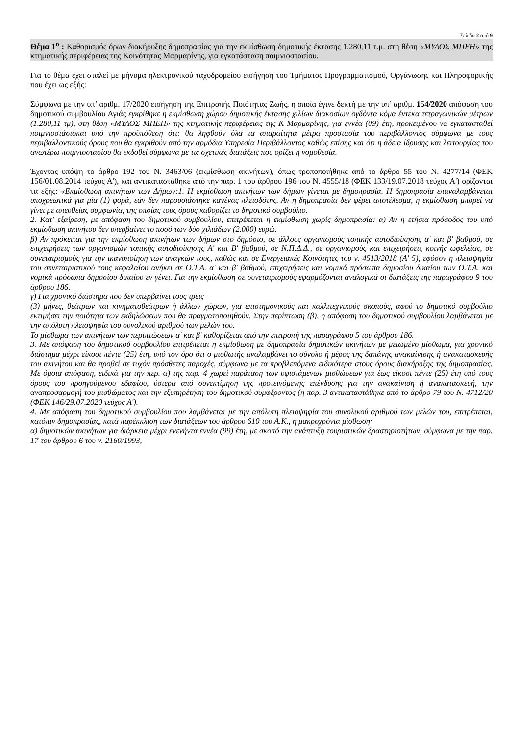Σελίδα 2 από 9
Θέμα 1<sup>ο</sup> : Καθορισμός όρων διακήρυξης δημοπρασίας για την εκμίσθωση δημοτικής έκτασης 1.280,11 τ.μ. στη θέση «ΜΥΛΟΣ ΜΠΕΗ» της κτηματικής περιφέρειας της Κοινότητας Μαρμαρίνης, για εγκατάσταση ποιμνιοστασίου.
Για το θέμα έχει σταλεί με μήνυμα ηλεκτρονικού ταχυδρομείου εισήγηση του Τμήματος Προγραμματισμού, Οργάνωσης και Πληροφορικής που έχει ως εξής:
Σύμφωνα με την υπ’ αριθμ. 17/2020 εισήγηση της Επιτροπής Ποιότητας Ζωής, η οποία έγινε δεκτή με την υπ’ αριθμ. 154/2020 απόφαση του δημοτικού συμβουλίου Αγιάς εγκρίθηκε η εκμίσθωση χώρου δημοτικής έκτασης χιλίων διακοσίων ογδόντα κόμα έντεκα τετραγωνικών μέτρων (1.280,11 τμ), στη θέση «ΜΥΛΟΣ ΜΠΕΗ» της κτηματικής περιφέρειας της Κ Μαρμαρίνης, για εννέα (09) έτη, προκειμένου να εγκατασταθεί ποιμνιοστάσιοκαι υπό την προϋπόθεση ότι: θα ληφθούν όλα τα απαραίτητα μέτρα προστασία του περιβάλλοντος σύμφωνα με τους περιβαλλοντικούς όρους που θα εγκριθούν από την αρμόδια Υπηρεσία Περιβάλλοντος καθώς επίσης και ότι η άδεια ίδρυσης και λειτουργίας του ανωτέρω ποιμνιοστασίου θα εκδοθεί σύμφωνα με τις σχετικές διατάξεις που ορίζει η νομοθεσία.
Έχοντας υπόψη το άρθρο 192 του Ν. 3463/06 (εκμίσθωση ακινήτων), όπως τροποποιήθηκε από το άρθρο 55 του Ν. 4277/14 (ΦΕΚ 156/01.08.2014 τεύχος Α'), και αντικαταστάθηκε από την παρ. 1 του άρθρου 196 του Ν. 4555/18 (ΦΕΚ 133/19.07.2018 τεύχος Α') ορίζονται τα εξής: «Εκμίσθωση ακινήτων των Δήμων:1. Η εκμίσθωση ακινήτων των δήμων γίνεται με δημοπρασία. Η δημοπρασία επαναλαμβάνεται υποχρεωτικά για μία (1) φορά, εάν δεν παρουσιάστηκε κανένας πλειοδότης. Αν η δημοπρασία δεν φέρει αποτέλεσμα, η εκμίσθωση μπορεί να γίνει με απευθείας συμφωνία, της οποίας τους όρους καθορίζει το δημοτικό συμβούλιο.
2. Κατ' εξαίρεση, με απόφαση του δημοτικού συμβουλίου, επιτρέπεται η εκμίσθωση χωρίς δημοπρασία: α) Αν η ετήσια πρόσοδος του υπό εκμίσθωση ακινήτου δεν υπερβαίνει το ποσό των δύο χιλιάδων (2.000) ευρώ.
β) Αν πρόκειται για την εκμίσθωση ακινήτων των δήμων στο δημόσιο, σε άλλους οργανισμούς τοπικής αυτοδιοίκησης α' και β' βαθμού, σε επιχειρήσεις των οργανισμών τοπικής αυτοδιοίκησης Α' και Β' βαθμού, σε Ν.Π.Δ.Δ., σε οργανισμούς και επιχειρήσεις κοινής ωφελείας, σε συνεταιρισμούς για την ικανοποίηση των αναγκών τους, καθώς και σε Ενεργειακές Κοινότητες του ν. 4513/2018 (Α' 5), εφόσον η πλειοψηφία του συνεταιριστικού τους κεφαλαίου ανήκει σε Ο.Τ.Α. α' και β' βαθμού, επιχειρήσεις και νομικά πρόσωπα δημοσίου δικαίου των Ο.Τ.Α. και νομικά πρόσωπα δημοσίου δικαίου εν γένει. Για την εκμίσθωση σε συνεταιρισμούς εφαρμόζονται αναλογικά οι διατάξεις της παραγράφου 9 του άρθρου 186.
γ) Για χρονικό διάστημα που δεν υπερβαίνει τους τρεις
(3) μήνες, θεάτρων και κινηματοθεάτρων ή άλλων χώρων, για επιστημονικούς και καλλιτεχνικούς σκοπούς, αφού το δημοτικό συμβούλιο εκτιμήσει την ποιότητα των εκδηλώσεων που θα πραγματοποιηθούν. Στην περίπτωση (β), η απόφαση του δημοτικού συμβουλίου λαμβάνεται με την απόλυτη πλειοψηφία του συνολικού αριθμού των μελών του.
Το μίσθωμα των ακινήτων των περιπτώσεων α' και β' καθορίζεται από την επιτροπή της παραγράφου 5 του άρθρου 186.
3. Με απόφαση του δημοτικού συμβουλίου επιτρέπεται η εκμίσθωση με δημοπρασία δημοτικών ακινήτων με μειωμένο μίσθωμα, για χρονικό διάστημα μέχρι είκοσι πέντε (25) έτη, υπό τον όρο ότι ο μισθωτής αναλαμβάνει το σύνολο ή μέρος της δαπάνης ανακαίνισης ή ανακατασκευής του ακινήτου και θα προβεί σε τυχόν πρόσθετες παροχές, σύμφωνα με τα προβλεπόμενα ειδικότερα στους όρους διακήρυξης της δημοπρασίας. Με όμοια απόφαση, ειδικά για την περ. α) της παρ. 4 χωρεί παράταση των υφιστάμενων μισθώσεων για έως είκοσι πέντε (25) έτη υπό τους όρους του προηγούμενου εδαφίου, ύστερα από συνεκτίμηση της προτεινόμενης επένδυσης για την ανακαίνιση ή ανακατασκευή, την αναπροσαρμογή του μισθώματος και την εξυπηρέτηση του δημοτικού συμφέροντος (η παρ. 3 αντικαταστάθηκε από το άρθρο 79 του Ν. 4712/20 (ΦΕΚ 146/29.07.2020 τεύχος Α').
4. Με απόφαση του δημοτικού συμβουλίου που λαμβάνεται με την απόλυτη πλειοψηφία του συνολικού αριθμού των μελών του, επιτρέπεται, κατόπιν δημοπρασίας, κατά παρέκκλιση των διατάξεων του άρθρου 610 του Α.Κ., η μακροχρόνια μίσθωση:
α) δημοτικών ακινήτων για διάρκεια μέχρι ενενήντα εννέα (99) έτη, με σκοπό την ανάπτυξη τουριστικών δραστηριοτήτων, σύμφωνα με την παρ. 17 του άρθρου 6 του ν. 2160/1993,